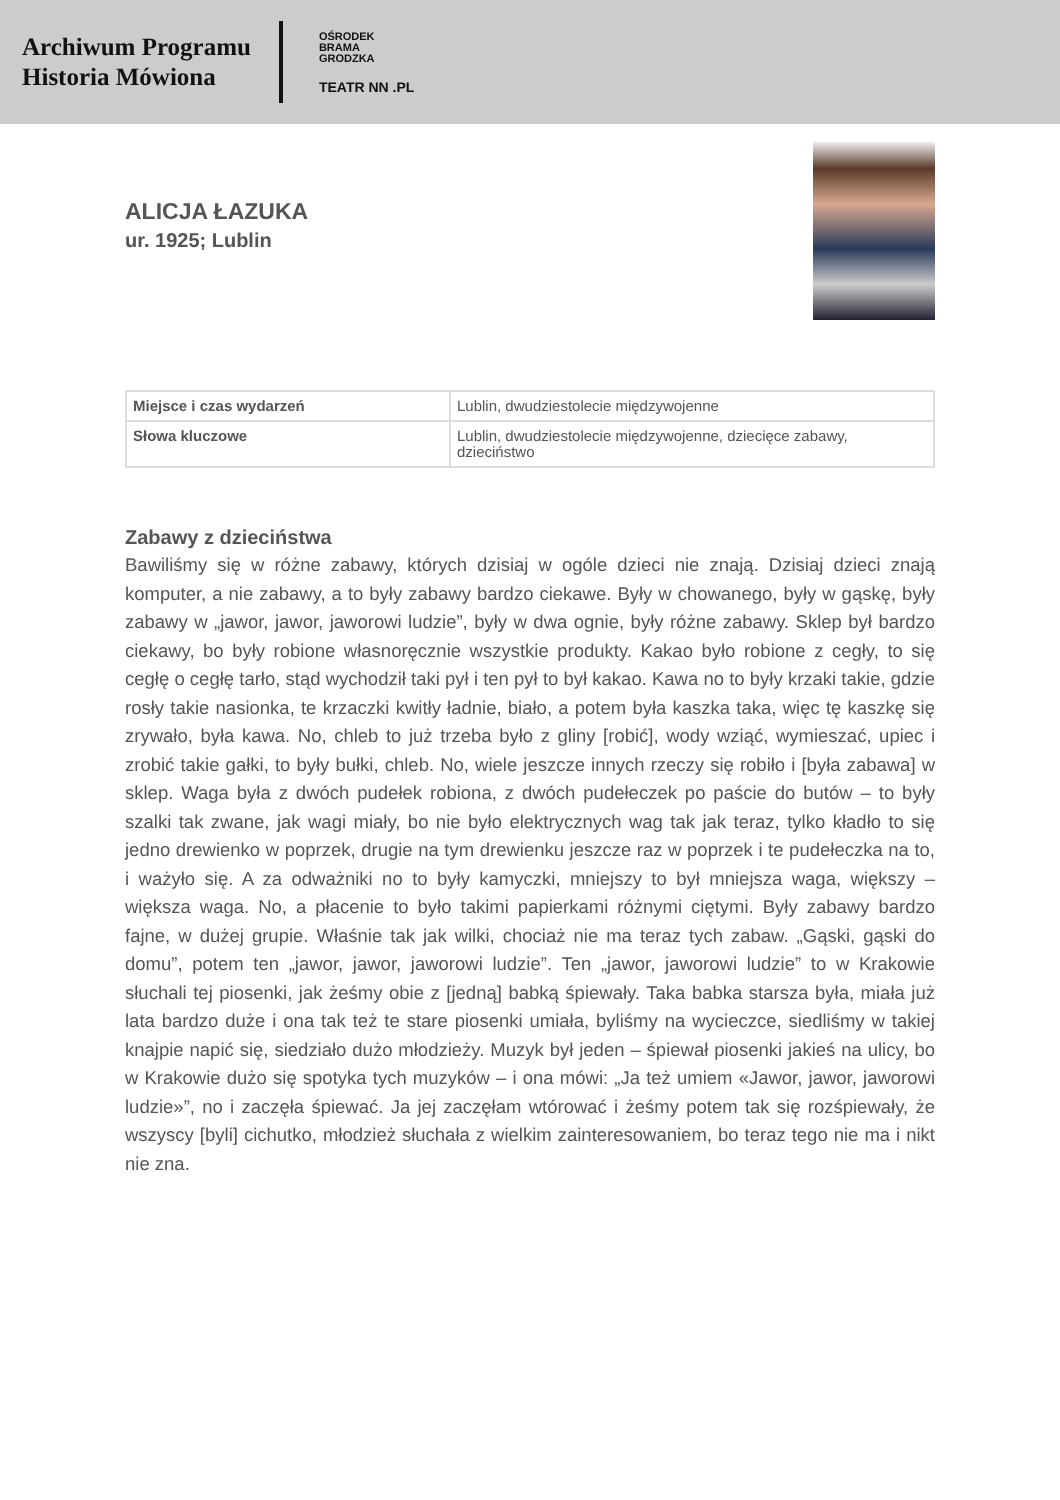Archiwum Programu
Historia Mówiona
OŚRODEK
BRAMA
GRODZKA
TEATR NN .PL
ALICJA ŁAZUKA
ur. 1925; Lublin
| Miejsce i czas wydarzeń | Lublin, dwudziestolecie międzywojenne |
| Słowa kluczowe | Lublin, dwudziestolecie międzywojenne, dziecięce zabawy, dzieciństwo |
Zabawy z dzieciństwa
Bawiliśmy się w różne zabawy, których dzisiaj w ogóle dzieci nie znają. Dzisiaj dzieci znają komputer, a nie zabawy, a to były zabawy bardzo ciekawe. Były w chowanego, były w gąskę, były zabawy w „jawor, jawor, jaworowi ludzie”, były w dwa ognie, były różne zabawy. Sklep był bardzo ciekawy, bo były robione własnoręcznie wszystkie produkty. Kakao było robione z cegły, to się cegłę o cegłę tarło, stąd wychodził taki pył i ten pył to był kakao. Kawa no to były krzaki takie, gdzie rosły takie nasionka, te krzaczki kwitły ładnie, biało, a potem była kaszka taka, więc tę kaszkę się zrywało, była kawa. No, chleb to już trzeba było z gliny [robić], wody wziąć, wymieszać, upiec i zrobić takie gałki, to były bułki, chleb. No, wiele jeszcze innych rzeczy się robiło i [była zabawa] w sklep. Waga była z dwóch pudełek robiona, z dwóch pudełeczek po paście do butów – to były szalki tak zwane, jak wagi miały, bo nie było elektrycznych wag tak jak teraz, tylko kładło to się jedno drewienko w poprzek, drugie na tym drewienku jeszcze raz w poprzek i te pudełeczka na to, i ważyło się. A za odważniki no to były kamyczki, mniejszy to był mniejsza waga, większy – większa waga. No, a płacenie to było takimi papierkami różnymi ciętymi. Były zabawy bardzo fajne, w dużej grupie. Właśnie tak jak wilki, chociaż nie ma teraz tych zabaw. „Gąski, gąski do domu”, potem ten „jawor, jawor, jaworowi ludzie”. Ten „jawor, jaworowi ludzie” to w Krakowie słuchali tej piosenki, jak żeśmy obie z [jedną] babką śpiewały. Taka babka starsza była, miała już lata bardzo duże i ona tak też te stare piosenki umiała, byliśmy na wycieczce, siedliśmy w takiej knajpie napić się, siedziało dużo młodzieży. Muzyk był jeden – śpiewał piosenki jakieś na ulicy, bo w Krakowie dużo się spotyka tych muzyków – i ona mówi: „Ja też umiem «Jawor, jawor, jaworowi ludzie»”, no i zaczęła śpiewać. Ja jej zaczęłam wtórować i żeśmy potem tak się rozśpiewały, że wszyscy [byli] cichutko, młodzież słuchała z wielkim zainteresowaniem, bo teraz tego nie ma i nikt nie zna.